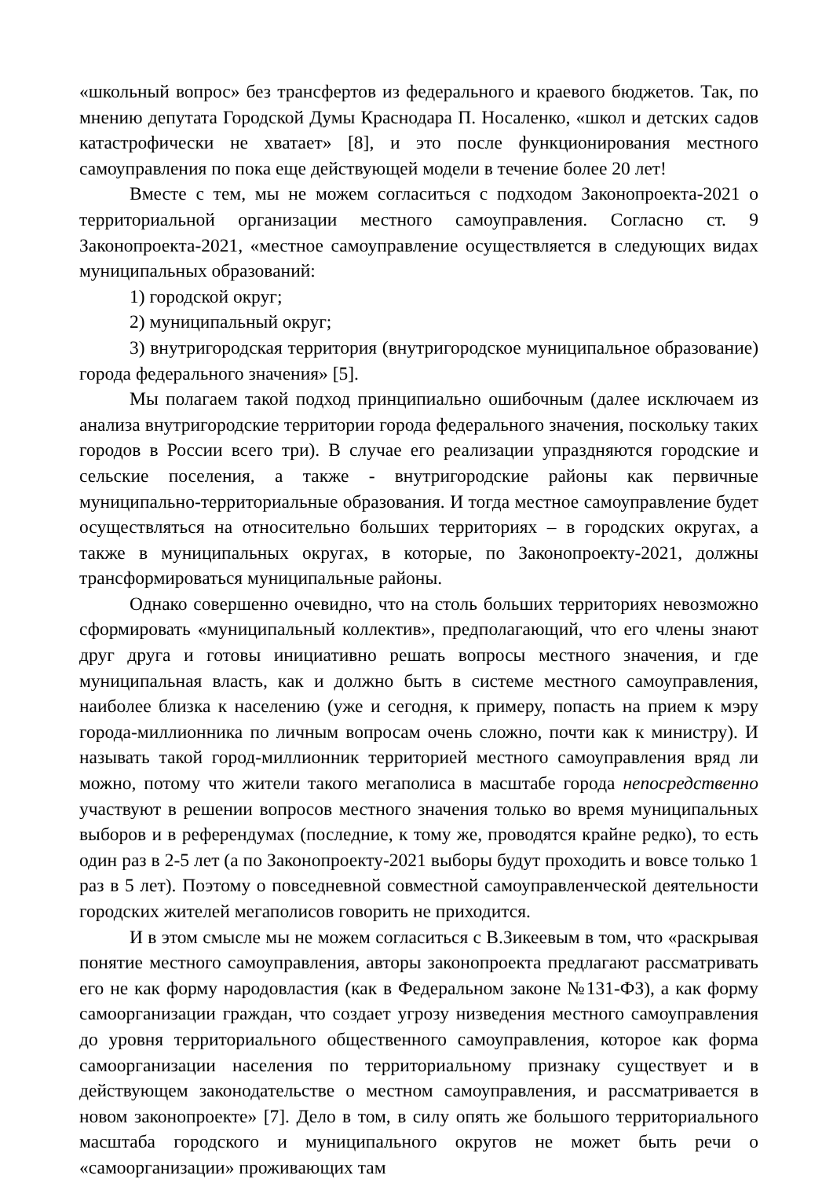«школьный вопрос» без трансфертов из федерального и краевого бюджетов. Так, по мнению депутата Городской Думы Краснодара П. Носаленко, «школ и детских садов катастрофически не хватает» [8], и это после функционирования местного самоуправления по пока еще действующей модели в течение более 20 лет!
Вместе с тем, мы не можем согласиться с подходом Законопроекта-2021 о территориальной организации местного самоуправления. Согласно ст. 9 Законопроекта-2021, «местное самоуправление осуществляется в следующих видах муниципальных образований:
1) городской округ;
2) муниципальный округ;
3) внутригородская территория (внутригородское муниципальное образование) города федерального значения» [5].
Мы полагаем такой подход принципиально ошибочным (далее исключаем из анализа внутригородские территории города федерального значения, поскольку таких городов в России всего три). В случае его реализации упраздняются городские и сельские поселения, а также - внутригородские районы как первичные муниципально-территориальные образования. И тогда местное самоуправление будет осуществляться на относительно больших территориях – в городских округах, а также в муниципальных округах, в которые, по Законопроекту-2021, должны трансформироваться муниципальные районы.
Однако совершенно очевидно, что на столь больших территориях невозможно сформировать «муниципальный коллектив», предполагающий, что его члены знают друг друга и готовы инициативно решать вопросы местного значения, и где муниципальная власть, как и должно быть в системе местного самоуправления, наиболее близка к населению (уже и сегодня, к примеру, попасть на прием к мэру города-миллионника по личным вопросам очень сложно, почти как к министру). И называть такой город-миллионник территорией местного самоуправления вряд ли можно, потому что жители такого мегаполиса в масштабе города непосредственно участвуют в решении вопросов местного значения только во время муниципальных выборов и в референдумах (последние, к тому же, проводятся крайне редко), то есть один раз в 2-5 лет (а по Законопроекту-2021 выборы будут проходить и вовсе только 1 раз в 5 лет). Поэтому о повседневной совместной самоуправленческой деятельности городских жителей мегаполисов говорить не приходится.
И в этом смысле мы не можем согласиться с В.Зикеевым в том, что «раскрывая понятие местного самоуправления, авторы законопроекта предлагают рассматривать его не как форму народовластия (как в Федеральном законе №131-ФЗ), а как форму самоорганизации граждан, что создает угрозу низведения местного самоуправления до уровня территориального общественного самоуправления, которое как форма самоорганизации населения по территориальному признаку существует и в действующем законодательстве о местном самоуправления, и рассматривается в новом законопроекте» [7]. Дело в том, в силу опять же большого территориального масштаба городского и муниципального округов не может быть речи о «самоорганизации» проживающих там